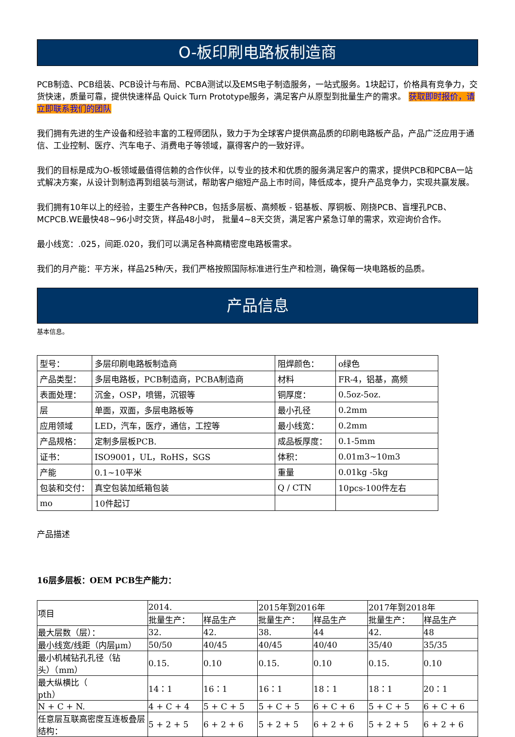O-板印刷电路板制造商
PCB制造、PCB组装、PCB设计与布局、PCBA测试以及EMS电子制造服务，一站式服务。1块起订，价格具有竞争力，交货快速，质量可靠，提供快速样品 Quick Turn Prototype服务，满足客户从原型到批量生产的需求。 获取即时报价，请立即联系我们的团队
我们拥有先进的生产设备和经验丰富的工程师团队，致力于为全球客户提供高品质的印刷电路板产品，产品广泛应用于通信、工业控制、医疗、汽车电子、消费电子等领域，赢得客户的一致好评。
我们的目标是成为O-板领域最值得信赖的合作伙伴，以专业的技术和优质的服务满足客户的需求，提供PCB和PCBA一站式解决方案，从设计到制造再到组装与测试，帮助客户缩短产品上市时间，降低成本，提升产品竞争力，实现共赢发展。
我们拥有10年以上的经验，主要生产各种PCB，包括多层板、高频板 - 铝基板、厚铜板、刚挠PCB、盲埋孔PCB、MCPCB.WE最快48~96小时交货，样品48小时， 批量4~8天交货，满足客户紧急订单的需求，欢迎询价合作。
最小线宽：.025，间距.020，我们可以满足各种高精密度电路板需求。
我们的月产能：平方米，样品25种/天，我们严格按照国际标准进行生产和检测，确保每一块电路板的品质。
产品信息
基本信息。
| 型号： | 多层印刷电路板制造商 | 阻焊颜色： | o绿色 |
| 产品类型： | 多层电路板，PCB制造商，PCBA制造商 | 材料 | FR-4，铝基，高频 |
| 表面处理： | 沉金，OSP，喷锡，沉银等 | 铜厚度： | 0.5oz-5oz. |
| 层 | 单面，双面，多层电路板等 | 最小孔径 | 0.2mm |
| 应用领域 | LED，汽车，医疗，通信，工控等 | 最小线宽： | 0.2mm |
| 产品规格： | 定制多层板PCB. | 成品板厚度： | 0.1-5mm |
| 证书： | ISO9001，UL，RoHS，SGS | 体积： | 0.01m3~10m3 |
| 产能 | 0.1~10平米 | 重量 | 0.01kg -5kg |
| 包装和交付： | 真空包装加纸箱包装 | Q / CTN | 10pcs-100件左右 |
| mo | 10件起订 | | |
产品描述
16层多层板：OEM PCB生产能力：
| 项目 | 2014. | | 2015年到2016年 | | 2017年到2018年 | |
| | 批量生产： | 样品生产 | 批量生产： | 样品生产 | 批量生产： | 样品生产 |
| 最大层数（层）： | 32. | 42. | 38. | 44 | 42. | 48 |
| 最小线宽/线距（内层μm） | 50/50 | 40/45 | 40/45 | 40/40 | 35/40 | 35/35 |
| 最小机械钻孔孔径（钻 头）（mm） | 0.15. | 0.10 | 0.15. | 0.10 | 0.15. | 0.10 |
| 最大纵横比（ pth） | 14：1 | 16：1 | 16：1 | 18：1 | 18：1 | 20：1 |
| N + C + N. | 4 + C + 4 | 5 + C + 5 | 5 + C + 5 | 6 + C + 6 | 5 + C + 5 | 6 + C + 6 |
| 任意层互联高密度互连板叠层结构： | 5 + 2 + 5 | 6 + 2 + 6 | 5 + 2 + 5 | 6 + 2 + 6 | 5 + 2 + 5 | 6 + 2 + 6 |